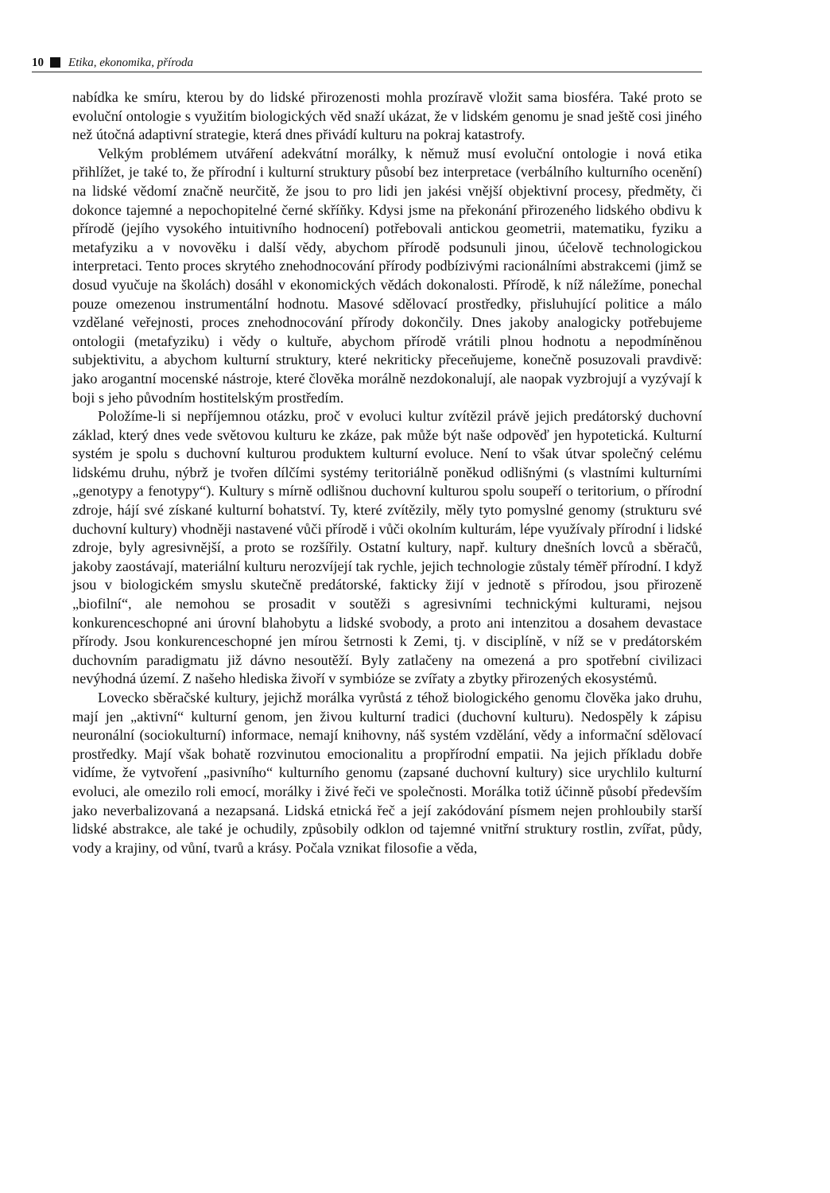10 Etika, ekonomika, příroda
nabídka ke smíru, kterou by do lidské přirozenosti mohla prozíravě vložit sama biosféra. Také proto se evoluční ontologie s využitím biologických věd snaží ukázat, že v lidském genomu je snad ještě cosi jiného než útočná adaptivní strategie, která dnes přivádí kulturu na pokraj katastrofy.
Velkým problémem utváření adekvátní morálky, k němuž musí evoluční ontologie i nová etika přihlížet, je také to, že přírodní i kulturní struktury působí bez interpretace (verbálního kulturního ocenění) na lidské vědomí značně neurčitě, že jsou to pro lidi jen jakési vnější objektivní procesy, předměty, či dokonce tajemné a nepochopitelné černé skříňky. Kdysi jsme na překonání přirozeného lidského obdivu k přírodě (jejího vysokého intuitivního hodnocení) potřebovali antickou geometrii, matematiku, fyziku a metafyziku a v novověku i další vědy, abychom přírodě podsunuli jinou, účelově technologickou interpretaci. Tento proces skrytého znehodnocování přírody podbízivými racionálními abstrakcemi (jimž se dosud vyučuje na školách) dosáhl v ekonomických vědách dokonalosti. Přírodě, k níž náležíme, ponechal pouze omezenou instrumentální hodnotu. Masové sdělovací prostředky, přisluhující politice a málo vzdělané veřejnosti, proces znehodnocování přírody dokončily. Dnes jakoby analogicky potřebujeme ontologii (metafyziku) i vědy o kultuře, abychom přírodě vrátili plnou hodnotu a nepodmíněnou subjektivitu, a abychom kulturní struktury, které nekriticky přeceňujeme, konečně posuzovali pravdivě: jako arogantní mocenské nástroje, které člověka morálně nezdokonalují, ale naopak vyzbrojují a vyzývají k boji s jeho původním hostitelským prostředím.
Položíme-li si nepříjemnou otázku, proč v evoluci kultur zvítězil právě jejich predátorský duchovní základ, který dnes vede světovou kulturu ke zkáze, pak může být naše odpověď jen hypotetická. Kulturní systém je spolu s duchovní kulturou produktem kulturní evoluce. Není to však útvar společný celému lidskému druhu, nýbrž je tvořen dílčími systémy teritoriálně poněkud odlišnými (s vlastními kulturními „genotypy a fenotypy“). Kultury s mírně odlišnou duchovní kulturou spolu soupeří o teritorium, o přírodní zdroje, hájí své získané kulturní bohatství. Ty, které zvítězily, měly tyto pomyslné genomy (strukturu své duchovní kultury) vhodněji nastavené vůči přírodě i vůči okolním kulturám, lépe využívaly přírodní i lidské zdroje, byly agresivnější, a proto se rozšířily. Ostatní kultury, např. kultury dnešních lovců a sběračů, jakoby zaostávají, materiální kulturu nerozvíjejí tak rychle, jejich technologie zůstaly téměř přírodní. I když jsou v biologickém smyslu skutečně predátorské, fakticky žijí v jednotě s přírodou, jsou přirozeně „biofilní“, ale nemohou se prosadit v soutěži s agresivními technickými kulturami, nejsou konkurenceschopné ani úrovní blahobytu a lidské svobody, a proto ani intenzitou a dosahem devastace přírody. Jsou konkurenceschopné jen mírou šetrnosti k Zemi, tj. v disciplíně, v níž se v predátorském duchovním paradigmatu již dávno nesoutěží. Byly zatlačeny na omezená a pro spotřební civilizaci nevýhodná území. Z našeho hlediska živoří v symbióze se zvířaty a zbytky přirozených ekosystémů.
Lovecko sběračské kultury, jejichž morálka vyrůstá z téhož biologického genomu člověka jako druhu, mají jen „aktivní“ kulturní genom, jen živou kulturní tradici (duchovní kulturu). Nedospěly k zápisu neuronální (sociokulturní) informace, nemají knihovny, náš systém vzdělání, vědy a informační sdělovací prostředky. Mají však bohatě rozvinutou emocionalitu a propřírodní empatii. Na jejich příkladu dobře vidíme, že vytvoření „pasivního“ kulturního genomu (zapsané duchovní kultury) sice urychlilo kulturní evoluci, ale omezilo roli emocí, morálky i živé řeči ve společnosti. Morálka totiž účinně působí především jako neverbalizovaná a nezapsaná. Lidská etnická řeč a její zakódování písmem nejen prohloubily starší lidské abstrakce, ale také je ochudily, způsobily odklon od tajemné vnitřní struktury rostlin, zvířat, půdy, vody a krajiny, od vůní, tvarů a krásy. Počala vznikat filosofie a věda,